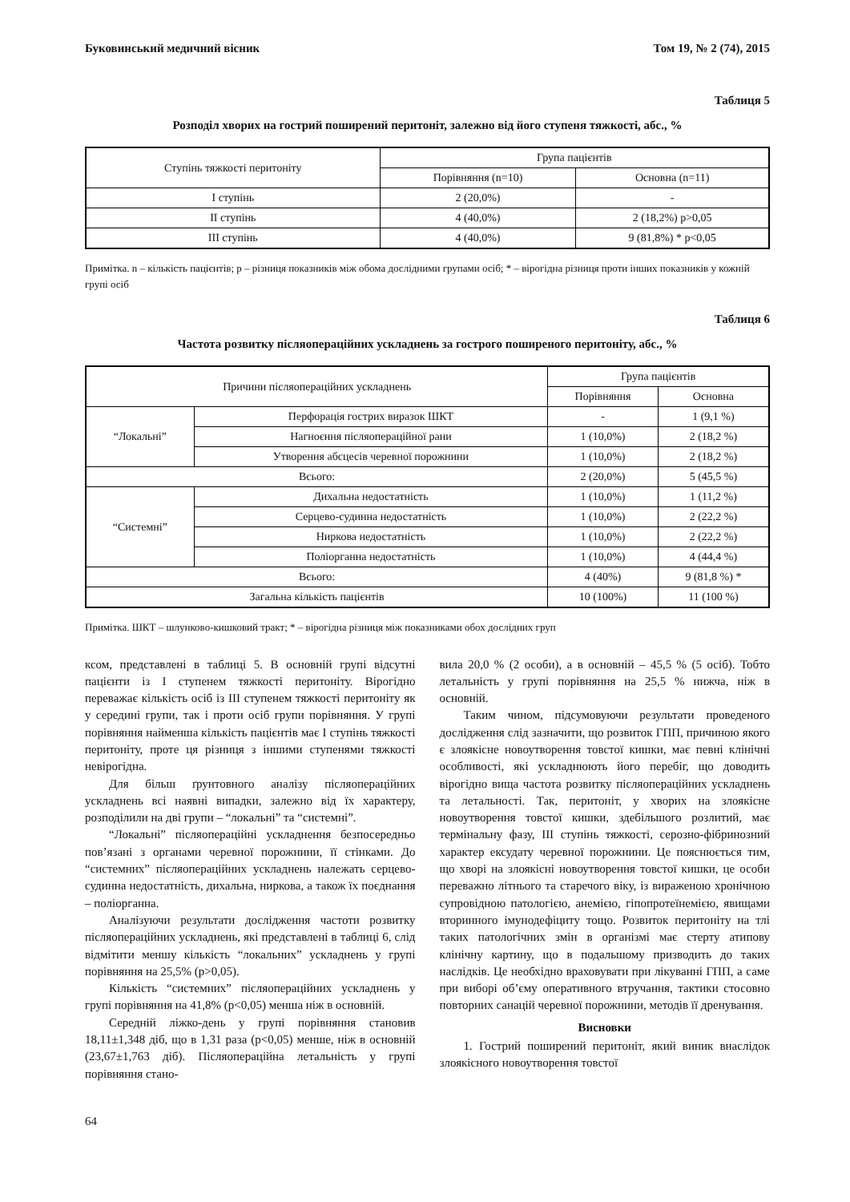Буковинський медичний вісник Том 19, № 2 (74), 2015
Таблиця 5
Розподіл хворих на гострий поширений перитоніт, залежно від його ступеня тяжкості, абс., %
| Ступінь тяжкості перитоніту | Група пацієнтів | |
| --- | --- | --- |
| | Порівняння (n=10) | Основна (n=11) |
| І ступінь | 2 (20,0%) | - |
| ІІ ступінь | 4 (40,0%) | 2 (18,2%) p>0,05 |
| ІІІ ступінь | 4 (40,0%) | 9 (81,8%) * p<0,05 |
Примітка. n – кількість пацієнтів; p – різниця показників між обома дослідними групами осіб; * – вірогідна різниця проти інших показників у кожній групі осіб
Таблиця 6
Частота розвитку післяопераційних ускладнень за гострого поширеного перитоніту, абс., %
| Причини післяопераційних ускладнень | | Група пацієнтів | |
| --- | --- | --- | --- |
| | | Порівняння | Основна |
| “Локальні” | Перфорація гострих виразок ШКТ | - | 1 (9,1 %) |
| | Нагноєння післяопераційної рани | 1 (10,0%) | 2 (18,2 %) |
| | Утворення абсцесів черевної порожнини | 1 (10,0%) | 2 (18,2 %) |
| Всього: | | 2 (20,0%) | 5 (45,5 %) |
| “Системні” | Дихальна недостатність | 1 (10,0%) | 1 (11,2 %) |
| | Серцево-судинна недостатність | 1 (10,0%) | 2 (22,2 %) |
| | Ниркова недостатність | 1 (10,0%) | 2 (22,2 %) |
| | Поліорганна недостатність | 1 (10,0%) | 4 (44,4 %) |
| Всього: | | 4 (40%) | 9 (81,8 %) * |
| Загальна кількість пацієнтів | | 10 (100%) | 11 (100 %) |
Примітка. ШКТ – шлунково-кишковий тракт; * – вірогідна різниця між показниками обох дослідних груп
ксом, представлені в таблиці 5. В основній групі відсутні пацієнти із І ступенем тяжкості перитоніту. Вірогідно переважає кількість осіб із ІІІ ступенем тяжкості перитоніту як у середині групи, так і проти осіб групи порівняння. У групі порівняння найменша кількість пацієнтів має І ступінь тяжкості перитоніту, проте ця різниця з іншими ступенями тяжкості невірогідна.
Для більш ґрунтовного аналізу післяопераційних ускладнень всі наявні випадки, залежно від їх характеру, розподілили на дві групи – “локальні” та “системні”.
“Локальні” післяопераційні ускладнення безпосередньо пов’язані з органами черевної порожнини, її стінками. До “системних” післяопераційних ускладнень належать серцево-судинна недостатність, дихальна, ниркова, а також їх поєднання – поліорганна.
Аналізуючи результати дослідження частоти розвитку післяопераційних ускладнень, які представлені в таблиці 6, слід відмітити меншу кількість “локальних” ускладнень у групі порівняння на 25,5% (p>0,05).
Кількість “системних” післяопераційних ускладнень у групі порівняння на 41,8% (p<0,05) менша ніж в основній.
Середній ліжко-день у групі порівняння становив 18,11±1,348 діб, що в 1,31 раза (p<0,05) менше, ніж в основній (23,67±1,763 діб). Післяопераційна летальність у групі порівняння стано-
вила 20,0 % (2 особи), а в основній – 45,5 % (5 осіб). Тобто летальність у групі порівняння на 25,5 % нижча, ніж в основній.
Таким чином, підсумовуючи результати проведеного дослідження слід зазначити, що розвиток ГПП, причиною якого є злоякісне новоутворення товстої кишки, має певні клінічні особливості, які ускладнюють його перебіг, що доводить вірогідно вища частота розвитку післяопераційних ускладнень та летальності. Так, перитоніт, у хворих на злоякісне новоутворення товстої кишки, здебільшого розлитий, має термінальну фазу, ІІІ ступінь тяжкості, серозно-фібринозний характер ексудату черевної порожнини. Це пояснюється тим, що хворі на злоякісні новоутворення товстої кишки, це особи переважно літнього та старечого віку, із вираженою хронічною супровідною патологією, анемією, гіпопротеїнемією, явищами вторинного імунодефіциту тощо. Розвиток перитоніту на тлі таких патологічних змін в організмі має стерту атипову клінічну картину, що в подальшому призводить до таких наслідків. Це необхідно враховувати при лікуванні ГПП, а саме при виборі об’єму оперативного втручання, тактики стосовно повторних санацій черевної порожнини, методів її дренування.
Висновки
1. Гострий поширений перитоніт, який виник внаслідок злоякісного новоутворення товстої
64